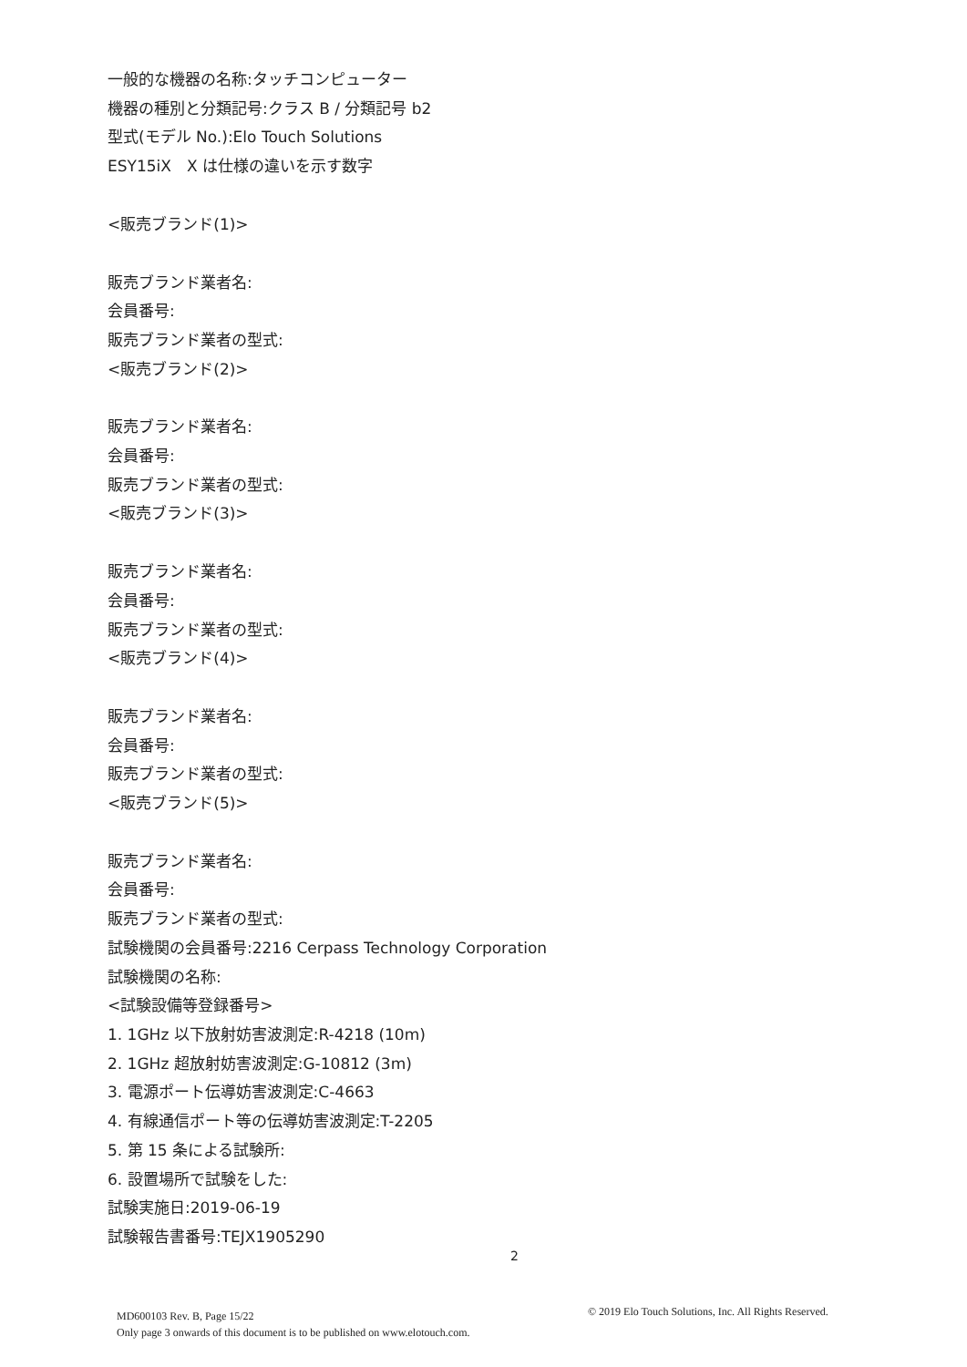一般的な機器の名称:タッチコンピューター
機器の種別と分類記号:クラス B / 分類記号 b2
型式(モデル No.):Elo Touch Solutions
ESY15iX　X は仕様の違いを示す数字
<販売ブランド(1)>
販売ブランド業者名:
会員番号:
販売ブランド業者の型式:
<販売ブランド(2)>
販売ブランド業者名:
会員番号:
販売ブランド業者の型式:
<販売ブランド(3)>
販売ブランド業者名:
会員番号:
販売ブランド業者の型式:
<販売ブランド(4)>
販売ブランド業者名:
会員番号:
販売ブランド業者の型式:
<販売ブランド(5)>
販売ブランド業者名:
会員番号:
販売ブランド業者の型式:
試験機関の会員番号:2216 Cerpass Technology Corporation
試験機関の名称:
<試験設備等登録番号>
1. 1GHz 以下放射妨害波測定:R-4218 (10m)
2. 1GHz 超放射妨害波測定:G-10812 (3m)
3. 電源ポート伝導妨害波測定:C-4663
4. 有線通信ポート等の伝導妨害波測定:T-2205
5. 第 15 条による試験所:
6. 設置場所で試験をした:
試験実施日:2019-06-19
試験報告書番号:TEJX1905290
2
MD600103 Rev. B, Page 15/22
Only page 3 onwards of this document is to be published on www.elotouch.com.
© 2019 Elo Touch Solutions, Inc. All Rights Reserved.